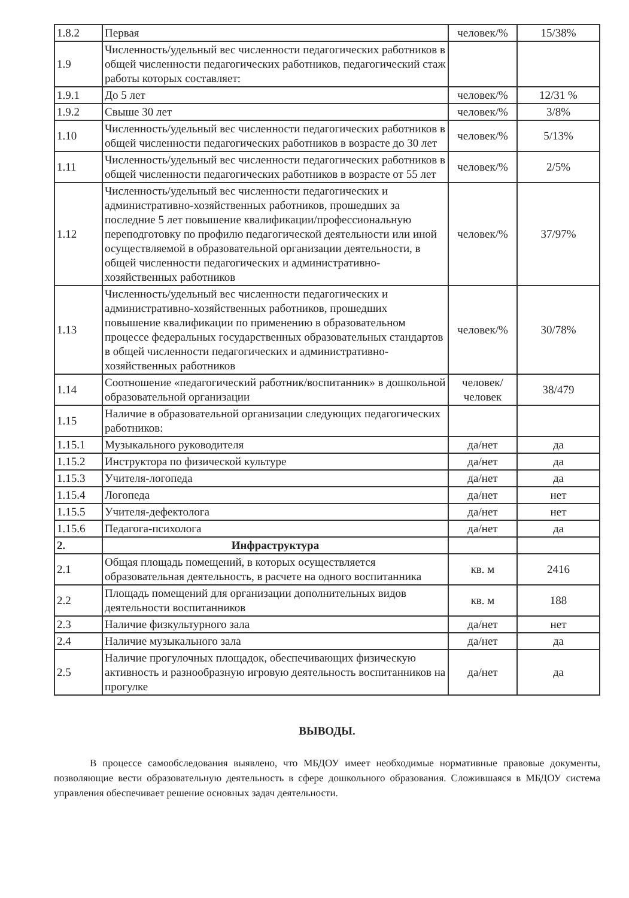| 1.8.2 | Первая | человек/% | 15/38% |
| 1.9 | Численность/удельный вес численности педагогических работников в общей численности педагогических работников, педагогический стаж работы которых составляет: | | |
| 1.9.1 | До 5 лет | человек/% | 12/31 % |
| 1.9.2 | Свыше 30 лет | человек/% | 3/8% |
| 1.10 | Численность/удельный вес численности педагогических работников в общей численности педагогических работников в возрасте до 30 лет | человек/% | 5/13% |
| 1.11 | Численность/удельный вес численности педагогических работников в общей численности педагогических работников в возрасте от 55 лет | человек/% | 2/5% |
| 1.12 | Численность/удельный вес численности педагогических и административно-хозяйственных работников, прошедших за последние 5 лет повышение квалификации/профессиональную переподготовку по профилю педагогической деятельности или иной осуществляемой в образовательной организации деятельности, в общей численности педагогических и административно-хозяйственных работников | человек/% | 37/97% |
| 1.13 | Численность/удельный вес численности педагогических и административно-хозяйственных работников, прошедших повышение квалификации по применению в образовательном процессе федеральных государственных образовательных стандартов в общей численности педагогических и административно-хозяйственных работников | человек/% | 30/78% |
| 1.14 | Соотношение «педагогический работник/воспитанник» в дошкольной образовательной организации | человек/ человек | 38/479 |
| 1.15 | Наличие в образовательной организации следующих педагогических работников: | | |
| 1.15.1 | Музыкального руководителя | да/нет | да |
| 1.15.2 | Инструктора по физической культуре | да/нет | да |
| 1.15.3 | Учителя-логопеда | да/нет | да |
| 1.15.4 | Логопеда | да/нет | нет |
| 1.15.5 | Учителя-дефектолога | да/нет | нет |
| 1.15.6 | Педагога-психолога | да/нет | да |
| 2. | Инфраструктура | | |
| 2.1 | Общая площадь помещений, в которых осуществляется образовательная деятельность, в расчете на одного воспитанника | кв. м | 2416 |
| 2.2 | Площадь помещений для организации дополнительных видов деятельности воспитанников | кв. м | 188 |
| 2.3 | Наличие физкультурного зала | да/нет | нет |
| 2.4 | Наличие музыкального зала | да/нет | да |
| 2.5 | Наличие прогулочных площадок, обеспечивающих физическую активность и разнообразную игровую деятельность воспитанников на прогулке | да/нет | да |
ВЫВОДЫ.
В процессе самообследования выявлено, что МБДОУ имеет необходимые нормативные правовые документы, позволяющие вести образовательную деятельность в сфере дошкольного образования. Сложившаяся в МБДОУ система управления обеспечивает решение основных задач деятельности.